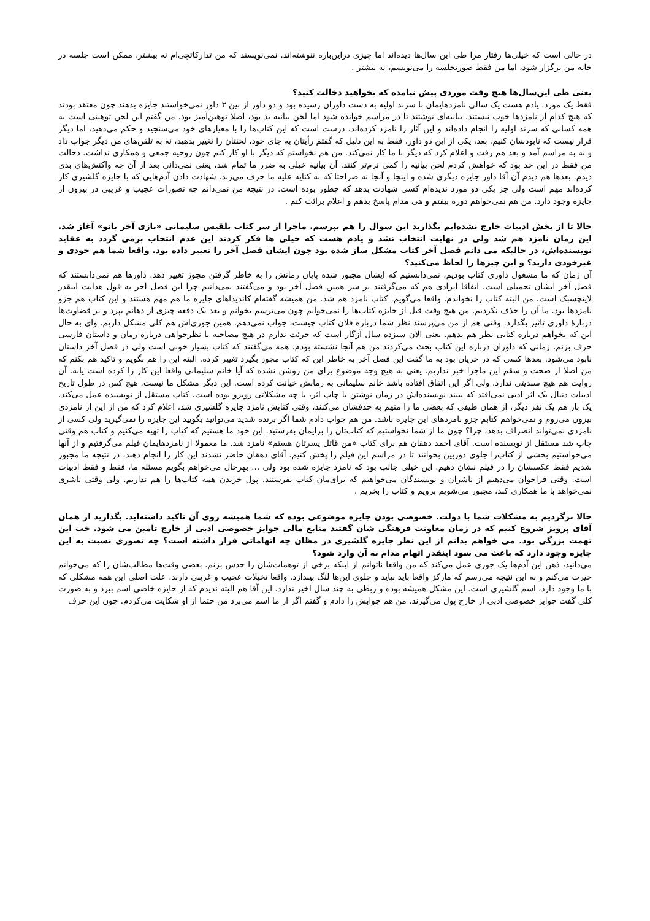در حالی است که خیلی‌ها رفتار مرا طی این سال‌ها دیده‌اند اما چیزی دراین‌باره ننوشته‌اند. نمی‌نویسند که من تدارکاتچی‌ام نه بیشتر. ممکن است جلسه در خانه من برگزار شود، اما من فقط صورتجلسه را می‌نویسم، نه بیشتر .
یعنی طی این‌سال‌ها هیچ وقت موردی پیش نیامده که بخواهید دخالت کنید؟
فقط یک مورد. یادم هست یک سالی نامزدهایمان با سرند اولیه به دست داوران رسیده بود و دو داور از بین ۳ داور نمی‌خواستند جایزه بدهند چون معتقد بودند که هیچ کدام از نامزدها خوب نیستند. بیانیه‌ای نوشتند تا در مراسم خوانده شود اما لحن بیانیه بد بود، اصلا توهین‌آمیز بود. من گفتم این لحن توهینی است به همه کسانی که سرند اولیه را انجام داده‌اند و این آثار را نامزد کرده‌اند. درست است که این کتاب‌ها را با معیارهای خود می‌سنجید و حکم می‌دهید، اما دیگر قرار نیست که نابودشان کنیم. بعد، یکی از این دو داور، فقط به این دلیل که گفتم رأیتان به جای خود، لحنتان را تغییر بدهید، نه به تلفن‌های من دیگر جواب داد و نه به مراسم آمد و بعد هم رفت و اعلام کرد که دیگر با ما کار نمی‌کند. من هم نخواستم که دیگر با او کار کنم چون روحیه جمعی و همکاری نداشت. دخالت من فقط در این حد بود که خواهش کردم لحن بیانیه را کمی نرم‌تر کنند. آن بیانیه خیلی به ضرر ما تمام شد، یعنی نمی‌دانی بعد از آن چه واکنش‌های بدی دیدم. بعدها هم دیدم آن آقا داور جایزه دیگری شده و اینجا و آنجا نه صراحتا که به کنایه علیه ما حرف می‌زند. شهادت دادن آدم‌هایی که با جایزه گلشیری کار کرده‌اند مهم است ولی جز یکی دو مورد ندیده‌ام کسی شهادت بدهد که چطور بوده است. در نتیجه من نمی‌دانم چه تصورات عجیب و غریبی در بیرون از جایزه وجود دارد. من هم نمی‌خواهم دوره بیفتم و هی مدام پاسخ بدهم و اعلام برائت کنم .
حالا تا از بخش ادبیات خارج نشده‌ایم بگذارید این سوال را هم بپرسم. ماجرا از سر کتاب بلقیس سلیمانی «بازی آخر بانو» آغاز شد. این رمان نامزد هم شد ولی در نهایت انتخاب نشد و یادم هست که خیلی ها فکر کردند این عدم انتخاب برمی گردد به عقاید نویسنده‌اش، در حالیکه می دانم فصل آخر کتاب مشکل ساز شده بود چون ایشان فصل آخر را تغییر داده بود. واقعا شما هم خودی و غیرخودی دارید؟ و این چیزها را لحاظ می‌کنید؟
آن زمان که ما مشغول داوری کتاب بودیم، نمی‌دانستیم که ایشان مجبور شده پایان رمانش را به خاطر گرفتن مجوز تغییر دهد. داورها هم نمی‌دانستند که فصل آخر ایشان تحمیلی است. اتفاقا ایرادی هم که می‌گرفتند بر سر همین فصل آخر بود و می‌گفتند نمی‌دانیم چرا این فصل آخر به قول هدایت اینقدر لایتچسبک است. من البته کتاب را نخواندم. واقعا می‌گویم. کتاب نامزد هم شد. من همیشه گفته‌ام کاندیداهای جایزه ما هم مهم هستند و این کتاب هم جزو نامزدها بود. ما آن را حذف نکردیم. من هیچ وقت قبل از جایزه کتاب‌ها را نمی‌خوانم چون می‌ترسم بخوانم و بعد یک دفعه چیزی از دهانم بپرد و بر قضاوت‌ها دربارهٔ داوری تاثیر بگذارد. وقتی هم از من می‌پرسند نظر شما درباره فلان کتاب چیست، جواب نمی‌دهم. همین جوری‌اش هم کلی مشکل داریم. وای به حال این که بخواهم درباره کتابی نظر هم بدهم. یعنی الان سیزده سال آزگار است که جرئت ندارم در هیچ مصاحبه یا نظرخواهی دربارهٔ رمان و داستان فارسی حرف بزنم. زمانی که داوران درباره این کتاب بحث می‌کردند من هم آنجا نشسته بودم. همه می‌گفتند که کتاب بسیار خوبی است ولی در فصل آخر داستان نابود می‌شود. بعدها کسی که در جریان بود به ما گفت این فصل آخر به خاطر این که کتاب مجوز بگیرد تغییر کرده. البته این را هم بگویم و تاکید هم بکنم که من اصلا از صحت و سقم این ماجرا خبر نداریم. یعنی به هیچ وجه موضوع برای من روشن نشده که آیا خانم سلیمانی واقعا این کار را کرده است یانه. آن روایت هم هیچ سندیتی ندارد. ولی اگر این اتفاق افتاده باشد خانم سلیمانی به رمانش خیانت کرده است. این دیگر مشکل ما نیست. هیچ کس در طول تاریخ ادبیات دنبال یک اثر ادبی نمی‌افتد که ببیند نویسنده‌اش در زمان نوشتن یا چاپ اثر، با چه مشکلاتی روبرو بوده است. کتاب مستقل از نویسنده عمل می‌کند. یک بار هم یک نفر دیگر، از همان طیفی که بعضی ما را متهم به حذفشان می‌کنند، وقتی کتابش نامزد جایزه گلشیری شد، اعلام کرد که من از این از نامزدی بیرون می‌روم و نمی‌خواهم کتابم جزو نامزدهای این جایزه باشد. من هم جواب دادم شما اگر برنده شدید می‌توانید بگویید این جایزه را نمی‌گیرید ولی کسی از نامزدی نمی‌تواند انصراف بدهد، چرا؟ چون ما از شما نخواستیم که کتاب‌تان را برایمان بفرستید. این خود ما هستیم که کتاب را تهیه می‌کنیم و کتاب هم وقتی چاپ شد مستقل از نویسنده است. آقای احمد دهقان هم برای کتاب «من قاتل پسرتان هستم» نامزد شد. ما معمولا از نامزدهایمان فیلم می‌گرفتیم و از آنها می‌خواستیم بخشی از کتاب‌را جلوی دوربین بخوانند تا در مراسم این فیلم را پخش کنیم. آقای دهقان حاضر نشدند این کار را انجام دهند، در نتیجه ما مجبور شدیم فقط عکسشان را در فیلم نشان دهیم. این خیلی جالب بود که نامزد جایزه شده بود ولی ... بهرحال می‌خواهم بگویم مسئله ما، فقط و فقط ادبیات است. وقتی فراخوان می‌دهیم از ناشران و نویسندگان می‌خواهیم که برای‌مان کتاب بفرستند. پول خریدن همه کتاب‌ها را هم نداریم. ولی وقتی ناشری نمی‌خواهد با ما همکاری کند، مجبور می‌شویم برویم و کتاب را بخریم .
حالا برگردیم به مشکلات شما با دولت. خصوصی بودن جایزه موضوعی بوده که شما همیشه روی آن تاکید داشته‌اید. بگذارید از همان آقای پرویز شروع کنیم که در زمان معاونت فرهنگی شان گفتند منابع مالی جوایز خصوصی ادبی از خارج تامین می شود. خب این تهمت بزرگی بود. می خواهم بدانم از این نظر جایزه گلشیری در مظان چه اتهاماتی قرار داشته است؟ چه تصوری نسبت به این جایزه وجود دارد که باعث می شود اینقدر اتهام مدام به آن وارد شود؟
می‌دانید، ذهن این آدم‌ها یک جوری عمل می‌کند که من واقعا ناتوانم از اینکه برخی از توهمات‌شان را حدس بزنم. بعضی وقت‌ها مطالب‌شان را که می‌خوانم حیرت می‌کنم و به این نتیجه می‌رسم که مارکز واقعا باید بیاید و جلوی این‌ها لنگ بیندازد. واقعا تخیلات عجیب و غریبی دارند. علت اصلی این همه مشکلی که با ما وجود دارد، اسم گلشیری است. این مشکل همیشه بوده و ربطی به چند سال اخیر ندارد. این آقا هم البته ندیدم که از جایزه خاصی اسم ببرد و به صورت کلی گفت جوایز خصوصی ادبی از خارج پول می‌گیرند. من هم جوابش را دادم و گفتم اگر از ما اسم می‌برد من حتما از او شکایت می‌کردم. چون این حرف